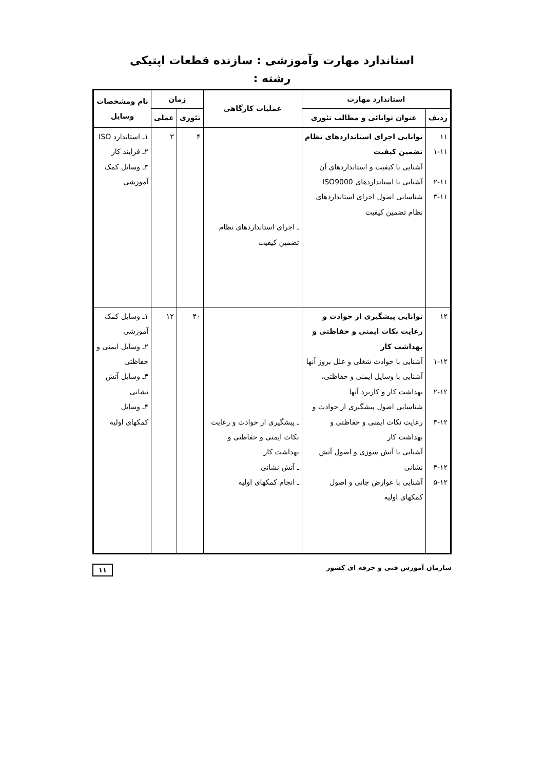استاندارد مهارت وآموزشی : سازنده قطعات اپتیکی
رشته :
| استاندارد مهارت | | عملیات کارگاهی | زمان | | نام ومشخصات وسایل |
| --- | --- | --- | --- | --- | --- |
| ردیف | عنوان توانائی و مطالب تئوری | | تئوری | عملی | |
| ۱۱ ۱-۱۱ ۲-۱۱ ۳-۱۱ | توانایی اجرای استانداردهای نظام تضمین کیفیت آشنایی با کیفیت و استانداردهای آن آشنایی با استانداردهای ISO9000 شناسایی اصول اجرای استانداردهای نظام تضمین کیفیت | ـ اجرای استانداردهای نظام تضمین کیفیت | ۴ | ۳ | ۱ـ استاندارد ISO ۲ـ فرایند کار ۳ـ وسایل کمک آموزشی |
| ۱۲ ۱-۱۲ ۲-۱۲ ۳-۱۲ ۴-۱۲ ۵-۱۲ | توانایی پیشگیری از حوادث و رعایت نکات ایمنی و حفاظتی و بهداشت کار آشنایی با حوادث شغلی و علل بروز آنها آشنایی با وسایل ایمنی و حفاظتی، بهداشت کار و کاربرد آنها شناسایی اصول پیشگیری از حوادث و رعایت نکات ایمنی و حفاظتی و بهداشت کار آشنایی با آتش سوزی و اصول آتش نشانی آشنایی با عوارض جانی و اصول کمکهای اولیه | ـ پیشگیری از حوادث و رعایت نکات ایمنی و حفاظتی و بهداشت کار ـ آتش نشانی ـ انجام کمکهای اولیه | ۴۰ | ۱۲ | ۱ـ وسایل کمک آموزشی ۲ـ وسایل ایمنی و حفاظتی ۳ـ وسایل آتش نشانی ۴ـ وسایل کمکهای اولیه |
سازمان آموزش فنی و حرفه ای کشور ۱۱